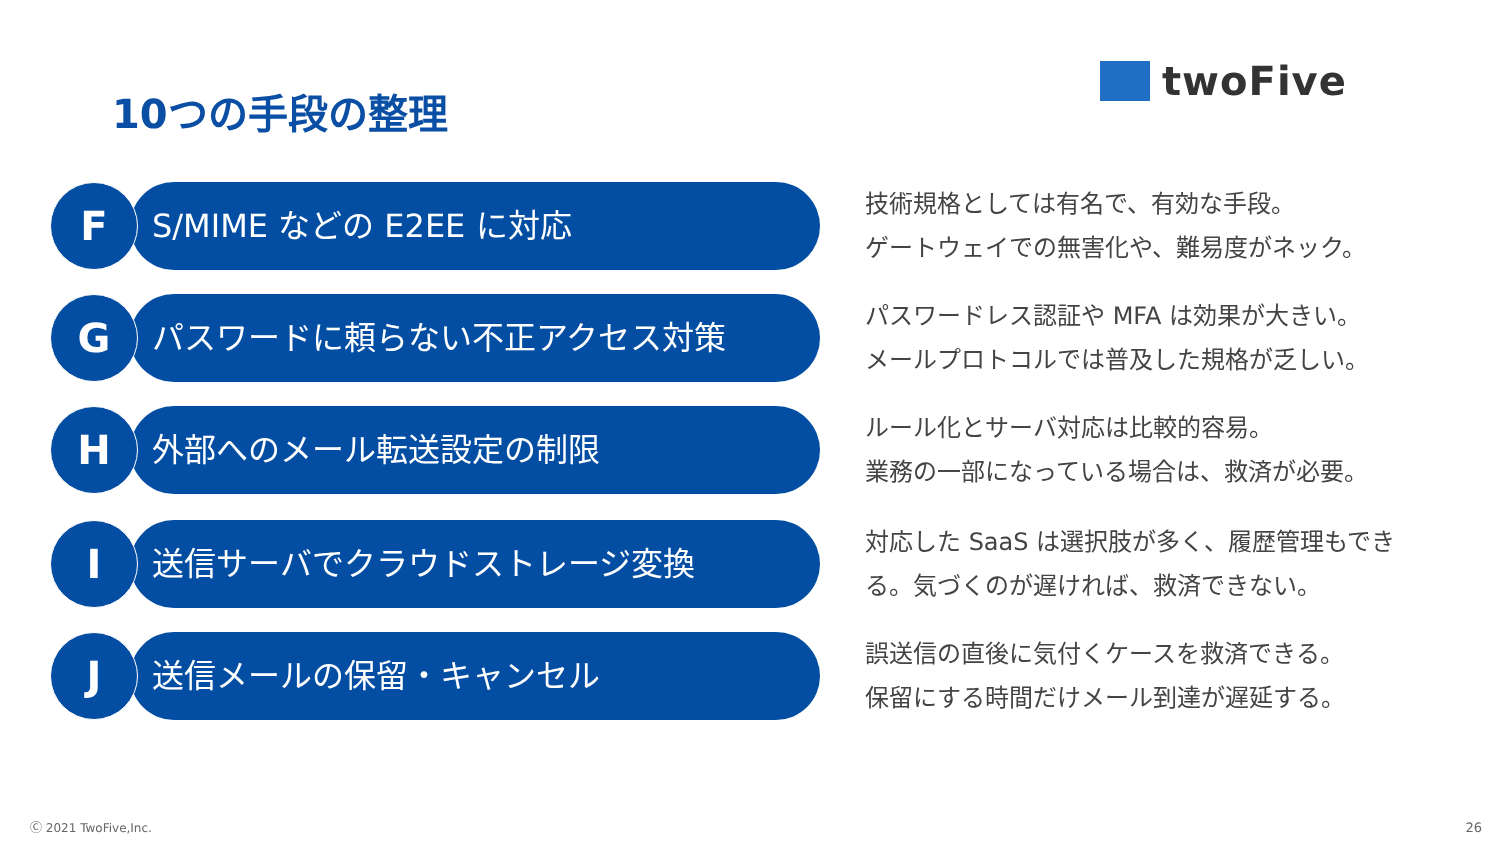twoFive
10つの手段の整理
F S/MIME などの E2EE に対応
技術規格としては有名で、有効な手段。
ゲートウェイでの無害化や、難易度がネック。
G パスワードに頼らない不正アクセス対策
パスワードレス認証や MFA は効果が大きい。
メールプロトコルでは普及した規格が乏しい。
H 外部へのメール転送設定の制限
ルール化とサーバ対応は比較的容易。
業務の一部になっている場合は、救済が必要。
I 送信サーバでクラウドストレージ変換
対応した SaaS は選択肢が多く、履歴管理もでき
る。気づくのが遅ければ、救済できない。
J 送信メールの保留・キャンセル
誤送信の直後に気付くケースを救済できる。
保留にする時間だけメール到達が遅延する。
Ⓒ 2021 TwoFive,Inc. 26